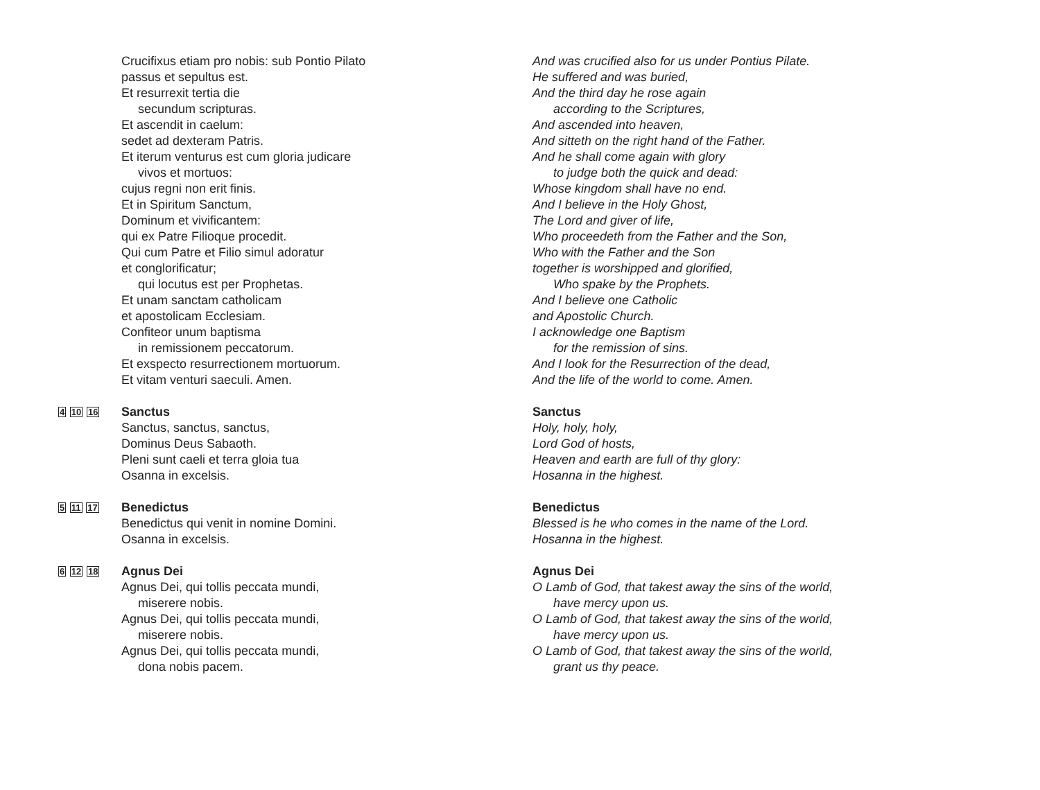Crucifixus etiam pro nobis: sub Pontio Pilato
passus et sepultus est.
Et resurrexit tertia die
secundum scripturas.
Et ascendit in caelum:
sedet ad dexteram Patris.
Et iterum venturus est cum gloria judicare
vivos et mortuos:
cujus regni non erit finis.
Et in Spiritum Sanctum,
Dominum et vivificantem:
qui ex Patre Filioque procedit.
Qui cum Patre et Filio simul adoratur
et conglorificatur;
qui locutus est per Prophetas.
Et unam sanctam catholicam
et apostolicam Ecclesiam.
Confiteor unum baptisma
in remissionem peccatorum.
Et exspecto resurrectionem mortuorum.
Et vitam venturi saeculi. Amen.
And was crucified also for us under Pontius Pilate.
He suffered and was buried,
And the third day he rose again
according to the Scriptures,
And ascended into heaven,
And sitteth on the right hand of the Father.
And he shall come again with glory
to judge both the quick and dead:
Whose kingdom shall have no end.
And I believe in the Holy Ghost,
The Lord and giver of life,
Who proceedeth from the Father and the Son,
Who with the Father and the Son
together is worshipped and glorified,
Who spake by the Prophets.
And I believe one Catholic
and Apostolic Church.
I acknowledge one Baptism
for the remission of sins.
And I look for the Resurrection of the dead,
And the life of the world to come. Amen.
4 10 16
Sanctus
Sanctus, sanctus, sanctus,
Dominus Deus Sabaoth.
Pleni sunt caeli et terra gloia tua
Osanna in excelsis.
Sanctus
Holy, holy, holy,
Lord God of hosts,
Heaven and earth are full of thy glory:
Hosanna in the highest.
5 11 17
Benedictus
Benedictus qui venit in nomine Domini.
Osanna in excelsis.
Benedictus
Blessed is he who comes in the name of the Lord.
Hosanna in the highest.
6 12 18
Agnus Dei
Agnus Dei, qui tollis peccata mundi,
miserere nobis.
Agnus Dei, qui tollis peccata mundi,
miserere nobis.
Agnus Dei, qui tollis peccata mundi,
dona nobis pacem.
Agnus Dei
O Lamb of God, that takest away the sins of the world,
have mercy upon us.
O Lamb of God, that takest away the sins of the world,
have mercy upon us.
O Lamb of God, that takest away the sins of the world,
grant us thy peace.